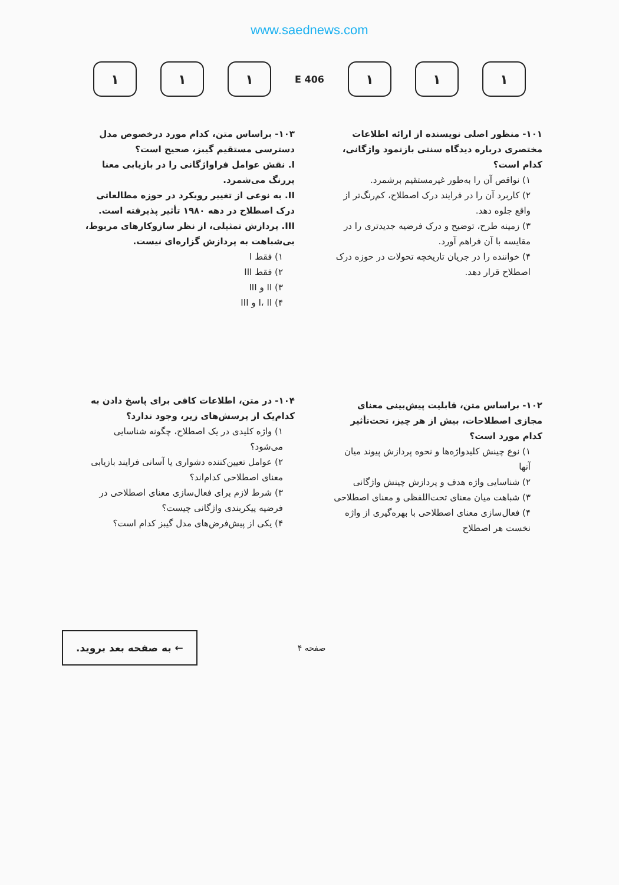www.saednews.com
۱ ۱ ۱
406 E
۱ ۱ ۱
۱۰۱- منظور اصلی نویسنده از ارائه اطلاعات مختصری درباره دیدگاه سنتی بازنمود واژگانی، کدام است؟
۱) نواقص آن را به‌طور غیرمستقیم برشمرد.
۲) کاربرد آن را در فرایند درک اصطلاح، کم‌رنگ‌تر از واقع جلوه دهد.
۳) زمینه طرح، توضیح و درک فرضیه جدیدتری را در مقایسه با آن فراهم آورد.
۴) خواننده را در جریان تاریخچه تحولات در حوزه درک اصطلاح قرار دهد.
۱۰۲- براساس متن، قابلیت پیش‌بینی معنای مجازی اصطلاحات، بیش از هر چیز، تحت‌تأثیر کدام مورد است؟
۱) نوع چینش کلیدواژه‌ها و نحوه پردازش پیوند میان آنها
۲) شناسایی واژه هدف و پردازش چینش واژگانی
۳) شباهت میان معنای تحت‌اللفظی و معنای اصطلاحی
۴) فعال‌سازی معنای اصطلاحی با بهره‌گیری از واژه نخست هر اصطلاح
۱۰۳- براساس متن، کدام مورد درخصوص مدل دسترسی مستقیم گیبز، صحیح است؟
I. نقش عوامل فراواژگانی را در بازیابی معنا پررنگ می‌شمرد.
II. به نوعی از تغییر رویکرد در حوزه مطالعاتی درک اصطلاح در دهه ۱۹۸۰ تأثیر پذیرفته است.
III. پردازش تمثیلی، از نظر سازوکارهای مربوط، بی‌شباهت به پردازش گزاره‌ای نیست.
۱) فقط I
۲) فقط III
۳) II و III
۴) I، II و III
۱۰۴- در متن، اطلاعات کافی برای پاسخ دادن به کدام‌یک از پرسش‌های زیر، وجود ندارد؟
۱) واژه کلیدی در یک اصطلاح، چگونه شناسایی می‌شود؟
۲) عوامل تعیین‌کننده دشواری یا آسانی فرایند بازیابی معنای اصطلاحی کدام‌اند؟
۳) شرط لازم برای فعال‌سازی معنای اصطلاحی در فرضیه پیکربندی واژگانی چیست؟
۴) یکی از پیش‌فرض‌های مدل گیبز کدام است؟
← به صفحه بعد بروید.
صفحه ۴